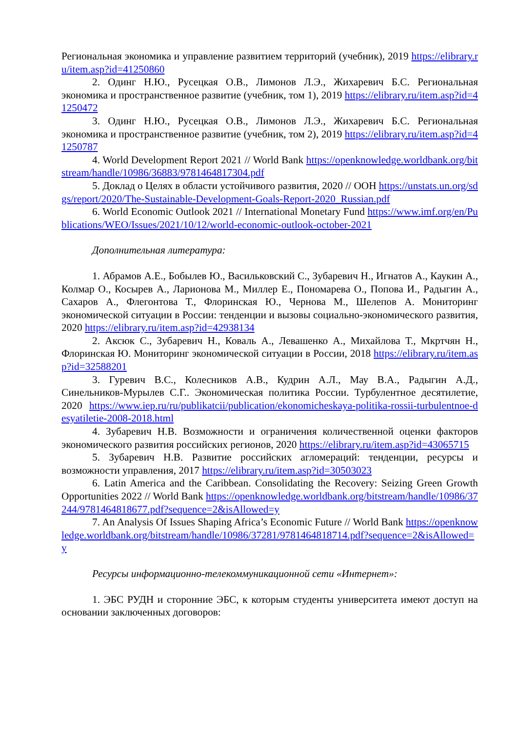Региональная экономика и управление развитием территорий (учебник), 2019 https://elibrary.ru/item.asp?id=41250860
2. Одинг Н.Ю., Русецкая О.В., Лимонов Л.Э., Жихаревич Б.С. Региональная экономика и пространственное развитие (учебник, том 1), 2019 https://elibrary.ru/item.asp?id=41250472
3. Одинг Н.Ю., Русецкая О.В., Лимонов Л.Э., Жихаревич Б.С. Региональная экономика и пространственное развитие (учебник, том 2), 2019 https://elibrary.ru/item.asp?id=41250787
4. World Development Report 2021 // World Bank https://openknowledge.worldbank.org/bitstream/handle/10986/36883/9781464817304.pdf
5. Доклад о Целях в области устойчивого развития, 2020 // ООН https://unstats.un.org/sdgs/report/2020/The-Sustainable-Development-Goals-Report-2020_Russian.pdf
6. World Economic Outlook 2021 // International Monetary Fund https://www.imf.org/en/Publications/WEO/Issues/2021/10/12/world-economic-outlook-october-2021
Дополнительная литература:
1. Абрамов А.Е., Бобылев Ю., Васильковский С., Зубаревич Н., Игнатов А., Каукин А., Колмар О., Косырев А., Ларионова М., Миллер Е., Пономарева О., Попова И., Радыгин А., Сахаров А., Флегонтова Т., Флоринская Ю., Чернова М., Шелепов А. Мониторинг экономической ситуации в России: тенденции и вызовы социально-экономического развития, 2020 https://elibrary.ru/item.asp?id=42938134
2. Аксюк С., Зубаревич Н., Коваль А., Левашенко А., Михайлова Т., Мкртчян Н., Флоринская Ю. Мониторинг экономической ситуации в России, 2018 https://elibrary.ru/item.asp?id=32588201
3. Гуревич В.С., Колесников А.В., Кудрин А.Л., Мау В.А., Радыгин А.Д., Синельников-Мурылев С.Г.. Экономическая политика России. Турбулентное десятилетие, 2020 https://www.iep.ru/ru/publikatcii/publication/ekonomicheskaya-politika-rossii-turbulentnoe-desyatiletie-2008-2018.html
4. Зубаревич Н.В. Возможности и ограничения количественной оценки факторов экономического развития российских регионов, 2020 https://elibrary.ru/item.asp?id=43065715
5. Зубаревич Н.В. Развитие российских агломераций: тенденции, ресурсы и возможности управления, 2017 https://elibrary.ru/item.asp?id=30503023
6. Latin America and the Caribbean. Consolidating the Recovery: Seizing Green Growth Opportunities 2022 // World Bank https://openknowledge.worldbank.org/bitstream/handle/10986/37244/9781464818677.pdf?sequence=2&isAllowed=y
7. An Analysis Of Issues Shaping Africa’s Economic Future // World Bank https://openknowledge.worldbank.org/bitstream/handle/10986/37281/9781464818714.pdf?sequence=2&isAllowed=y
Ресурсы информационно-телекоммуникационной сети «Интернет»:
1. ЭБС РУДН и сторонние ЭБС, к которым студенты университета имеют доступ на основании заключенных договоров: